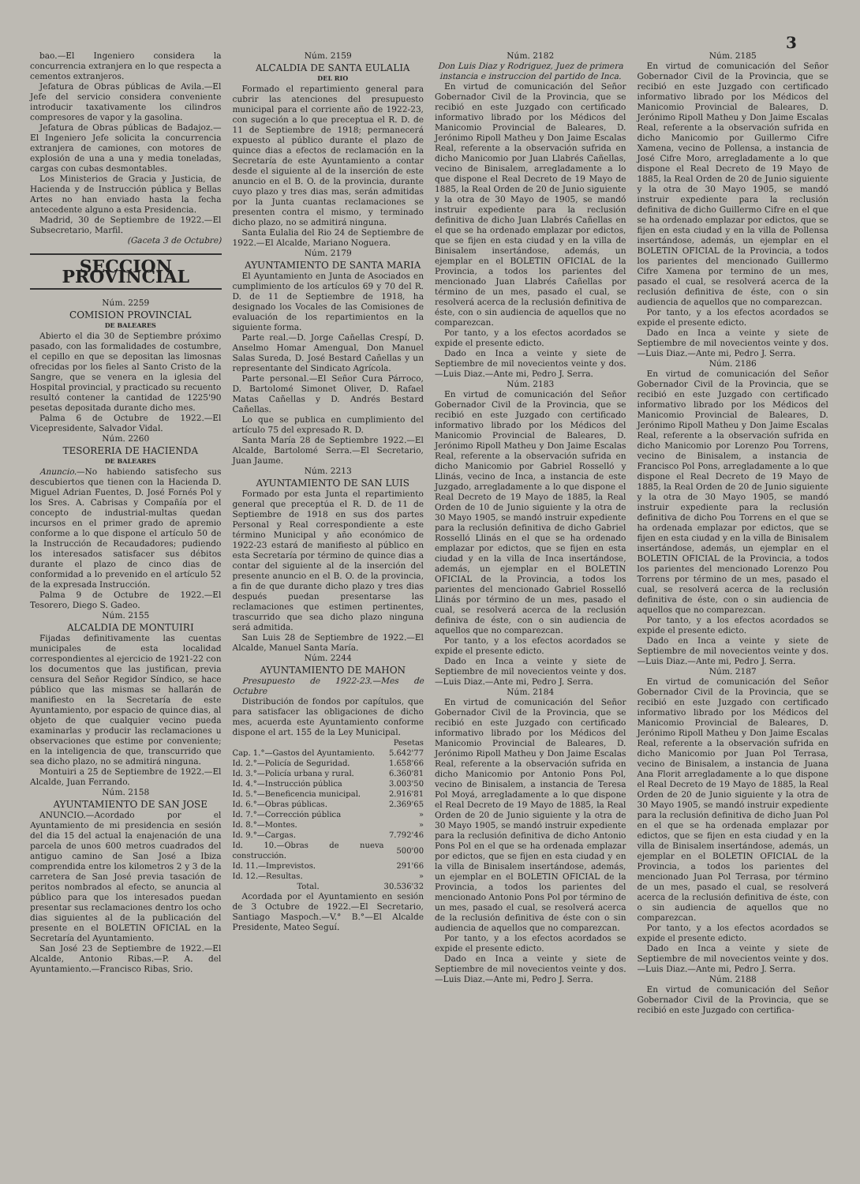3
bao.—El Ingeniero considera la concurrencia extranjera en lo que respecta a cementos extranjeros.
Jefatura de Obras públicas de Avila.—El Jefe del servicio considera conveniente introducir taxativamente los cilindros compresores de vapor y la gasolina.
Jefatura de Obras públicas de Badajoz.—El Ingeniero Jefe solicita la concurrencia extranjera de camiones, con motores de explosión de una a una y media toneladas, cargas con cubas desmontables.
Los Ministerios de Gracia y Justicia, de Hacienda y de Instrucción pública y Bellas Artes no han enviado hasta la fecha antecedente alguno a esta Presidencia.
Madrid, 30 de Septiembre de 1922.—El Subsecretario, Marfil.
(Gaceta 3 de Octubre)
SECCION PROVINCIAL
Núm. 2259
COMISION PROVINCIAL
DE BALEARES
Abierto el dia 30 de Septiembre próximo pasado, con las formalidades de costumbre, el cepillo en que se depositan las limosnas ofrecidas por los fieles al Santo Cristo de la Sangre, que se venera en la iglesia del Hospital provincial, y practicado su recuento resultó contener la cantidad de 1225'90 pesetas depositada durante dicho mes.
Palma 6 de Octubre de 1922.—El Vicepresidente, Salvador Vidal.
Núm. 2260
TESORERIA DE HACIENDA
DE BALEARES
Anuncio.—No habiendo satisfecho sus descubiertos que tienen con la Hacienda D. Miguel Adrian Fuentes, D. José Fornés Pol y los Sres. A. Cabrisas y Compañía por el concepto de industrial-multas quedan incursos en el primer grado de apremio conforme a lo que dispone el artículo 50 de la Instrucción de Recaudadores; pudiendo los interesados satisfacer sus débitos durante el plazo de cinco dias de conformidad a lo prevenido en el artículo 52 de la expresada Instrucción.
Palma 9 de Octubre de 1922.—El Tesorero, Diego S. Gadeo.
Núm. 2155
ALCALDIA DE MONTUIRI
Fijadas definitivamente las cuentas municipales de esta localidad correspondientes al ejercicio de 1921-22 con los documentos que las justifican, previa censura del Señor Regidor Síndico, se hace público que las mismas se hallarán de manifiesto en la Secretaría de este Ayuntamiento, por espacio de quince dias, al objeto de que cualquier vecino pueda examinarlas y producir las reclamaciones u observaciones que estime por conveniente; en la inteligencia de que, transcurrido que sea dicho plazo, no se admitirá ninguna.
Montuiri a 25 de Septiembre de 1922.—El Alcalde, Juan Ferrando.
Núm. 2158
AYUNTAMIENTO DE SAN JOSE
ANUNCIO.—Acordado por el Ayuntamiento de mi presidencia en sesión del dia 15 del actual la enajenación de una parcela de unos 600 metros cuadrados del antiguo camino de San José a Ibiza comprendida entre los kilometros 2 y 3 de la carretera de San José previa tasación de peritos nombrados al efecto, se anuncia al público para que los interesados puedan presentar sus reclamaciones dentro los ocho dias siguientes al de la publicación del presente en el BOLETIN OFICIAL en la Secretaría del Ayuntamiento.
San José 23 de Septiembre de 1922.—El Alcalde, Antonio Ribas.—P. A. del Ayuntamiento.—Francisco Ribas, Srio.
Núm. 2159
ALCALDIA DE SANTA EULALIA
DEL RIO
Formado el repartimiento general para cubrir las atenciones del presupuesto municipal para el corriente año de 1922-23, con sugeción a lo que preceptua el R. D. de 11 de Septiembre de 1918; permanecerá expuesto al público durante el plazo de quince dias a efectos de reclamación en la Secretaría de este Ayuntamiento a contar desde el siguiente al de la inserción de este anuncio en el B. O. de la provincia, durante cuyo plazo y tres dias mas, serán admitidas por la Junta cuantas reclamaciones se presenten contra el mismo, y terminado dicho plazo, no se admitirá ninguna.
Santa Eulalia del Rio 24 de Septiembre de 1922.—El Alcalde, Mariano Noguera.
Núm. 2179
AYUNTAMIENTO DE SANTA MARIA
El Ayuntamiento en Junta de Asociados en cumplimiento de los artículos 69 y 70 del R. D. de 11 de Septiembre de 1918, ha designado los Vocales de las Comisiones de evaluación de los repartimientos en la siguiente forma.
Parte real.—D. Jorge Cañellas Crespí, D. Anselmo Homar Amengual, Don Manuel Salas Sureda, D. José Bestard Cañellas y un representante del Sindicato Agrícola.
Parte personal.—El Señor Cura Párroco, D. Bartolomé Simonet Oliver, D. Rafael Matas Cañellas y D. Andrés Bestard Cañellas.
Lo que se publica en cumplimiento del artículo 75 del expresado R. D.
Santa María 28 de Septiembre 1922.—El Alcalde, Bartolomé Serra.—El Secretario, Juan Jaume.
Núm. 2213
AYUNTAMIENTO DE SAN LUIS
Formado por esta Junta el repartimiento general que preceptúa el R. D. de 11 de Septiembre de 1918 en sus dos partes Personal y Real correspondiente a este término Municipal y año económico de 1922-23 estará de manifiesto al público en esta Secretaría por término de quince dias a contar del siguiente al de la inserción del presente anuncio en el B. O. de la provincia, a fin de que durante dicho plazo y tres dias después puedan presentarse las reclamaciones que estimen pertinentes, trascurrido que sea dicho plazo ninguna será admitida.
San Luis 28 de Septiembre de 1922.—El Alcalde, Manuel Santa María.
Núm. 2244
AYUNTAMIENTO DE MAHON
Presupuesto de 1922-23.—Mes de Octubre
Distribución de fondos por capítulos, que para satisfacer las obligaciones de dicho mes, acuerda este Ayuntamiento conforme dispone el art. 155 de la Ley Municipal.
| | Pesetas |
| Cap. 1.°—Gastos del Ayuntamiento. | 5.642'77 |
| Id. 2.°—Policía de Seguridad. | 1.658'66 |
| Id. 3.°—Policía urbana y rural. | 6.360'81 |
| Id. 4.°—Instrucción pública | 3.003'50 |
| Id. 5.°—Beneficencia municipal. | 2.916'81 |
| Id. 6.°—Obras públicas. | 2.369'65 |
| Id. 7.°—Corrección pública | » |
| Id. 8.°—Montes. | » |
| Id. 9.°—Cargas. | 7.792'46 |
| Id. 10.—Obras de nueva construcción. | 500'00 |
| Id. 11.—Imprevistos. | 291'66 |
| Id. 12.—Resultas. | » |
| Total. | 30.536'32 |
Acordada por el Ayuntamiento en sesión de 3 Octubre de 1922.—El Secretario, Santiago Maspoch.—V.° B.°—El Alcalde Presidente, Mateo Seguí.
Núm. 2182
Don Luis Diaz y Rodriguez, Juez de primera instancia e instruccion del partido de Inca.
En virtud de comunicación del Señor Gobernador Civil de la Provincia, que se recibió en este Juzgado con certificado informativo librado por los Médicos del Manicomio Provincial de Baleares, D. Jerónimo Ripoll Matheu y Don Jaime Escalas Real, referente a la observación sufrida en dicho Manicomio por Juan Llabrés Cañellas, vecino de Binisalem, arregladamente a lo que dispone el Real Decreto de 19 Mayo de 1885, la Real Orden de 20 de Junio siguiente y la otra de 30 Mayo de 1905, se mandó instruir expediente para la reclusión definitiva de dicho Juan Llabrés Cañellas en el que se ha ordenado emplazar por edictos, que se fijen en esta ciudad y en la villa de Binisalem insertándose, además, un ejemplar en el BOLETIN OFICIAL de la Provincia, a todos los parientes del mencionado Juan Llabrés Cañellas por término de un mes, pasado el cual, se resolverá acerca de la reclusión definitiva de éste, con o sin audiencia de aquellos que no comparezcan.
Por tanto, y a los efectos acordados se expide el presente edicto.
Dado en Inca a veinte y siete de Septiembre de mil novecientos veinte y dos.—Luis Diaz.—Ante mi, Pedro J. Serra.
Núm. 2183
En virtud de comunicación del Señor Gobernador Civil de la Provincia, que se recibió en este Juzgado con certificado informativo librado por los Médicos del Manicomio Provincial de Baleares, D. Jerónimo Ripoll Matheu y Don Jaime Escalas Real, referente a la observación sufrida en dicho Manicomio por Gabriel Rosselló y Llinás, vecino de Inca, a instancia de este Juzgado, arregladamente a lo que dispone el Real Decreto de 19 Mayo de 1885, la Real Orden de 10 de Junio siguiente y la otra de 30 Mayo 1905, se mandó instruir expediente para la reclusión definitiva de dicho Gabriel Rosselló Llinás en el que se ha ordenado emplazar por edictos, que se fijen en esta ciudad y en la villa de Inca insertándose, además, un ejemplar en el BOLETIN OFICIAL de la Provincia, a todos los parientes del mencionado Gabriel Rosselló Llinás por término de un mes, pasado el cual, se resolverá acerca de la reclusión definiva de éste, con o sin audiencia de aquellos que no comparezcan.
Por tanto, y a los efectos acordados se expide el presente edicto.
Dado en Inca a veinte y siete de Septiembre de mil novecientos veinte y dos.—Luis Diaz.—Ante mi, Pedro J. Serra.
Núm. 2184
En virtud de comunicación del Señor Gobernador Civil de la Provincia, que se recibió en este Juzgado con certificado informativo librado por los Médicos del Manicomio Provincial de Baleares, D. Jerónimo Ripoll Matheu y Don Jaime Escalas Real, referente a la observación sufrida en dicho Manicomio por Antonio Pons Pol, vecino de Binisalem, a instancia de Teresa Pol Moyá, arregladamente a lo que dispone el Real Decreto de 19 Mayo de 1885, la Real Orden de 20 de Junio siguiente y la otra de 30 Mayo 1905, se mandó instruir expediente para la reclusión definitiva de dicho Antonio Pons Pol en el que se ha ordenada emplazar por edictos, que se fijen en esta ciudad y en la villa de Binisalem insertándose, además, un ejemplar en el BOLETIN OFICIAL de la Provincia, a todos los parientes del mencionado Antonio Pons Pol por término de un mes, pasado el cual, se resolverá acerca de la reclusión definitiva de éste con o sin audiencia de aquellos que no comparezcan.
Por tanto, y a los efectos acordados se expide el presente edicto.
Dado en Inca a veinte y siete de Septiembre de mil novecientos veinte y dos.—Luis Diaz.—Ante mi, Pedro J. Serra.
Núm. 2185
En virtud de comunicación del Señor Gobernador Civil de la Provincia, que se recibió en este Juzgado con certificado informativo librado por los Médicos del Manicomio Provincial de Baleares, D. Jerónimo Ripoll Matheu y Don Jaime Escalas Real, referente a la observación sufrida en dicho Manicomio por Guillermo Cifre Xamena, vecino de Pollensa, a instancia de José Cifre Moro, arregladamente a lo que dispone el Real Decreto de 19 Mayo de 1885, la Real Orden de 20 de Junio siguiente y la otra de 30 Mayo 1905, se mandó instruir expediente para la reclusión definitiva de dicho Guillermo Cifre en el que se ha ordenado emplazar por edictos, que se fijen en esta ciudad y en la villa de Pollensa insertándose, además, un ejemplar en el BOLETIN OFICIAL de la Provincia, a todos los parientes del mencionado Guillermo Cifre Xamena por termino de un mes, pasado el cual, se resolverá acerca de la reclusión definitiva de éste, con o sin audiencia de aquellos que no comparezcan.
Por tanto, y a los efectos acordados se expide el presente edicto.
Dado en Inca a veinte y siete de Septiembre de mil novecientos veinte y dos.—Luis Diaz.—Ante mi, Pedro J. Serra.
Núm. 2186
En virtud de comunicación del Señor Gobernador Civil de la Provincia, que se recibió en este Juzgado con certificado informativo librado por los Médicos del Manicomio Provincial de Baleares, D. Jerónimo Ripoll Matheu y Don Jaime Escalas Real, referente a la observación sufrida en dicho Manicomio por Lorenzo Pou Torrens, vecino de Binisalem, a instancia de Francisco Pol Pons, arregladamente a lo que dispone el Real Decreto de 19 Mayo de 1885, la Real Orden de 20 de Junio siguiente y la otra de 30 Mayo 1905, se mandó instruir expediente para la reclusión definitiva de dicho Pou Torrens en el que se ha ordenada emplazar por edictos, que se fijen en esta ciudad y en la villa de Binisalem insertándose, además, un ejemplar en el BOLETIN OFICIAL de la Provincia, a todos los parientes del mencionado Lorenzo Pou Torrens por término de un mes, pasado el cual, se resolverá acerca de la reclusión definitiva de éste, con o sin audiencia de aquellos que no comparezcan.
Por tanto, y a los efectos acordados se expide el presente edicto.
Dado en Inca a veinte y siete de Septiembre de mil novecientos veinte y dos.—Luis Diaz.—Ante mi, Pedro J. Serra.
Núm. 2187
En virtud de comunicación del Señor Gobernador Civil de la Provincia, que se recibió en este Juzgado con certificado informativo librado por los Médicos del Manicomio Provincial de Baleares, D. Jerónimo Ripoll Matheu y Don Jaime Escalas Real, referente a la observación sufrida en dicho Manicomio por Juan Pol Terrasa, vecino de Binisalem, a instancia de Juana Ana Florit arregladamente a lo que dispone el Real Decreto de 19 Mayo de 1885, la Real Orden de 20 de Junio siguiente y la otra de 30 Mayo 1905, se mandó instruir expediente para la reclusión definitiva de dicho Juan Pol en el que se ha ordenada emplazar por edictos, que se fijen en esta ciudad y en la villa de Binisalem insertándose, además, un ejemplar en el BOLETIN OFICIAL de la Provincia, a todos los parientes del mencionado Juan Pol Terrasa, por término de un mes, pasado el cual, se resolverá acerca de la reclusión definitiva de éste, con o sin audiencia de aquellos que no comparezcan.
Por tanto, y a los efectos acordados se expide el presente edicto.
Dado en Inca a veinte y siete de Septiembre de mil novecientos veinte y dos.—Luis Diaz.—Ante mi, Pedro J. Serra.
Núm. 2188
En virtud de comunicación del Señor Gobernador Civil de la Provincia, que se recibió en este Juzgado con certifica-